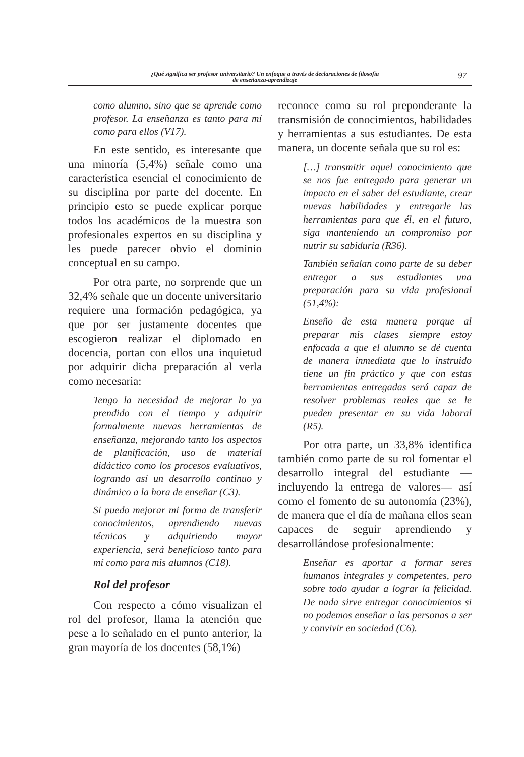¿Qué significa ser profesor universitario? Un enfoque a través de declaraciones de filosofía de enseñanza-aprendizaje
97
como alumno, sino que se aprende como profesor. La enseñanza es tanto para mí como para ellos (V17).
En este sentido, es interesante que una minoría (5,4%) señale como una característica esencial el conocimiento de su disciplina por parte del docente. En principio esto se puede explicar porque todos los académicos de la muestra son profesionales expertos en su disciplina y les puede parecer obvio el dominio conceptual en su campo.
Por otra parte, no sorprende que un 32,4% señale que un docente universitario requiere una formación pedagógica, ya que por ser justamente docentes que escogieron realizar el diplomado en docencia, portan con ellos una inquietud por adquirir dicha preparación al verla como necesaria:
Tengo la necesidad de mejorar lo ya prendido con el tiempo y adquirir formalmente nuevas herramientas de enseñanza, mejorando tanto los aspectos de planificación, uso de material didáctico como los procesos evaluativos, logrando así un desarrollo continuo y dinámico a la hora de enseñar (C3).
Si puedo mejorar mi forma de transferir conocimientos, aprendiendo nuevas técnicas y adquiriendo mayor experiencia, será beneficioso tanto para mí como para mis alumnos (C18).
Rol del profesor
Con respecto a cómo visualizan el rol del profesor, llama la atención que pese a lo señalado en el punto anterior, la gran mayoría de los docentes (58,1%)
reconoce como su rol preponderante la transmisión de conocimientos, habilidades y herramientas a sus estudiantes. De esta manera, un docente señala que su rol es:
[…] transmitir aquel conocimiento que se nos fue entregado para generar un impacto en el saber del estudiante, crear nuevas habilidades y entregarle las herramientas para que él, en el futuro, siga manteniendo un compromiso por nutrir su sabiduría (R36).
También señalan como parte de su deber entregar a sus estudiantes una preparación para su vida profesional (51,4%):
Enseño de esta manera porque al preparar mis clases siempre estoy enfocada a que el alumno se dé cuenta de manera inmediata que lo instruido tiene un fin práctico y que con estas herramientas entregadas será capaz de resolver problemas reales que se le pueden presentar en su vida laboral (R5).
Por otra parte, un 33,8% identifica también como parte de su rol fomentar el desarrollo integral del estudiante —incluyendo la entrega de valores— así como el fomento de su autonomía (23%), de manera que el día de mañana ellos sean capaces de seguir aprendiendo y desarrollándose profesionalmente:
Enseñar es aportar a formar seres humanos integrales y competentes, pero sobre todo ayudar a lograr la felicidad. De nada sirve entregar conocimientos si no podemos enseñar a las personas a ser y convivir en sociedad (C6).